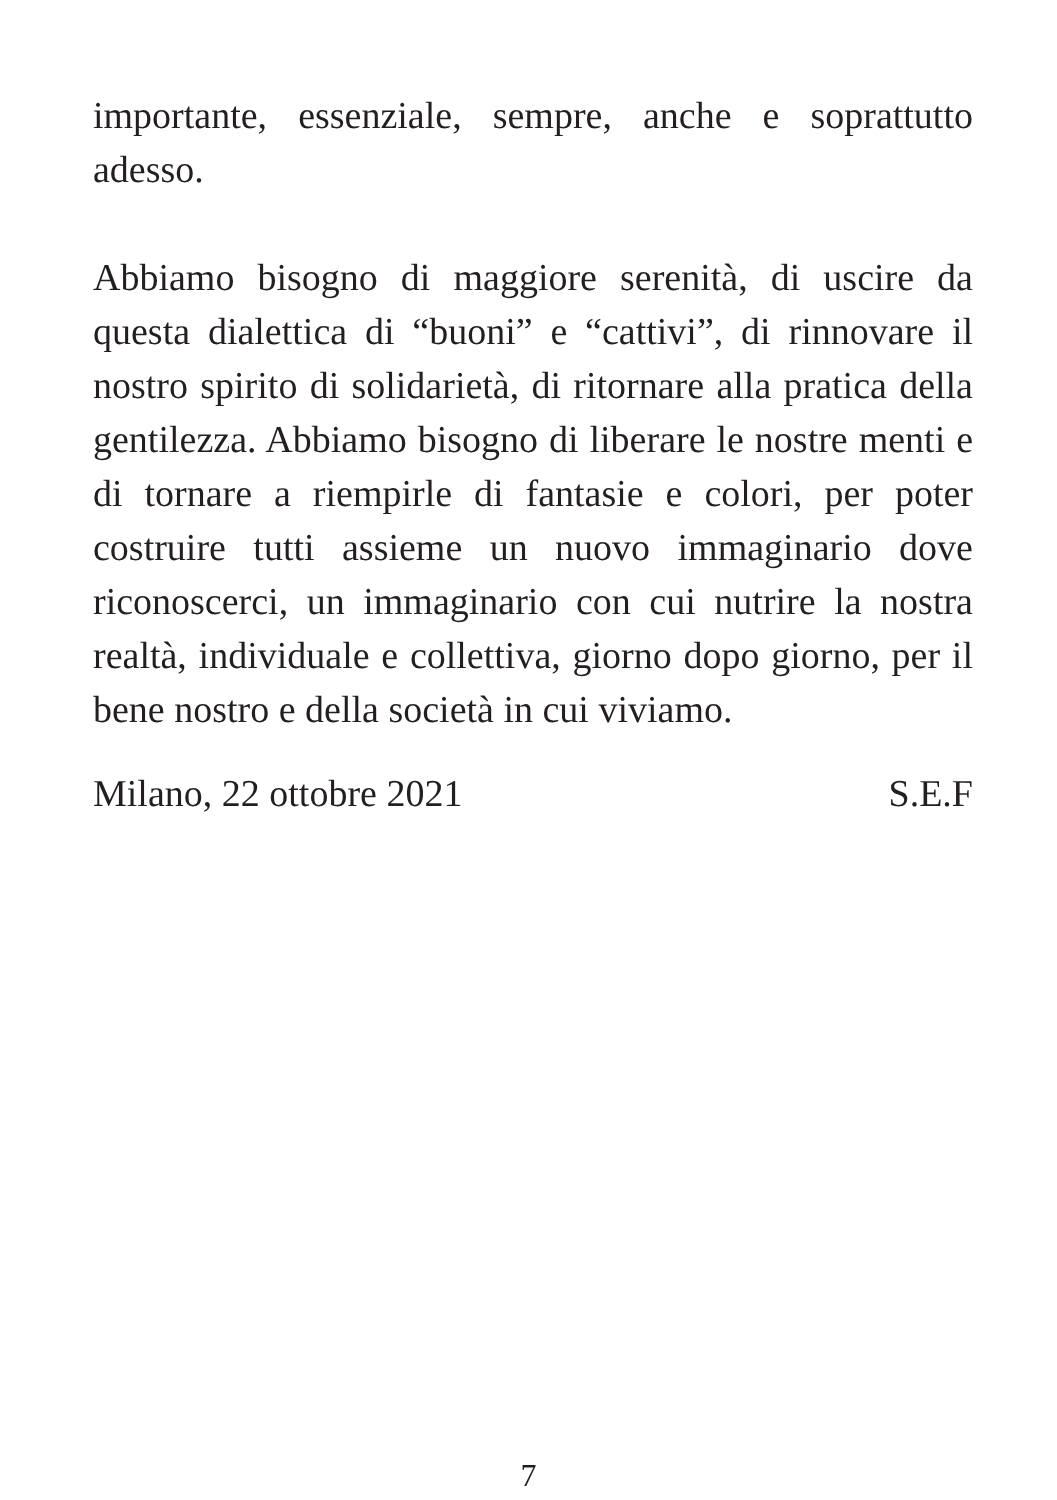importante, essenziale, sempre, anche e soprattutto adesso.
Abbiamo bisogno di maggiore serenità, di uscire da questa dialettica di “buoni” e “cattivi”, di rinnovare il nostro spirito di solidarietà, di ritornare alla pratica della gentilezza. Abbiamo bisogno di liberare le nostre menti e di tornare a riempirle di fantasie e colori, per poter costruire tutti assieme un nuovo immaginario dove riconoscerci, un immaginario con cui nutrire la nostra realtà, individuale e collettiva, giorno dopo giorno, per il bene nostro e della società in cui viviamo.
Milano, 22 ottobre 2021 S.E.F
7